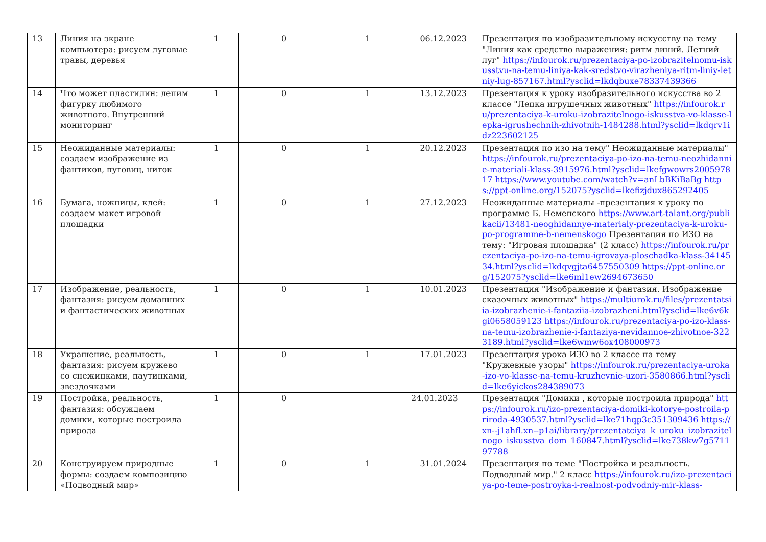| 13 | Линия на экране компьютера: рисуем луговые травы, деревья | 1 | 0 | 1 | 06.12.2023 | Презентация по изобразительному искусству на тему "Линия как средство выражения: ритм линий. Летний луг" https://infourok.ru/prezentaciya-po-izobrazitelnomu-iskusstvu-na-temu-liniya-kak-sredstvo-virazheniya-ritm-liniy-letniy-lug-857167.html?ysclid=lkdqbuxe78337439366 |
| 14 | Что может пластилин: лепим фигурку любимого животного. Внутренний мониторинг | 1 | 0 | 1 | 13.12.2023 | Презентация к уроку изобразительного искусства во 2 классе "Лепка игрушечных животных" https://infourok.ru/prezentaciya-k-uroku-izobrazitelnogo-iskusstva-vo-klasse-lepka-igrushechnih-zhivotnih-1484288.html?ysclid=lkdqrv1idz223602125 |
| 15 | Неожиданные материалы: создаем изображение из фантиков, пуговиц, ниток | 1 | 0 | 1 | 20.12.2023 | Презентация по изо на тему" Неожиданные материалы" https://infourok.ru/prezentaciya-po-izo-na-temu-neozhidannie-materiali-klass-3915976.html?ysclid=lkefgwowrs200597817 https://www.youtube.com/watch?v=anLbBKiBaBg https://ppt-online.org/152075?ysclid=lkefizjdux865292405 |
| 16 | Бумага, ножницы, клей: создаем макет игровой площадки | 1 | 0 | 1 | 27.12.2023 | Неожиданные материалы -презентация к уроку по программе Б. Неменского https://www.art-talant.org/publikacii/13481-neoghidannye-materialy-prezentaciya-k-uroku-po-programme-b-nemenskogo Презентация по ИЗО на тему: "Игровая площадка" (2 класс) https://infourok.ru/prezentaciya-po-izo-na-temu-igrovaya-ploschadka-klass-3414534.html?ysclid=lkdqvgjta6457550309 https://ppt-online.org/152075?ysclid=lke6ml1ew2694673650 |
| 17 | Изображение, реальность, фантазия: рисуем домашних и фантастических животных | 1 | 0 | 1 | 10.01.2023 | Презентация "Изображение и фантазия. Изображение сказочных животных" https://multiurok.ru/files/prezentatsiia-izobrazhenie-i-fantaziia-izobrazheni.html?ysclid=lke6v6kgi0658059123 https://infourok.ru/prezentaciya-po-izo-klass-na-temu-izobrazhenie-i-fantaziya-nevidannoe-zhivotnoe-3223189.html?ysclid=lke6wmw6ox408000973 |
| 18 | Украшение, реальность, фантазия: рисуем кружево со снежинками, паутинками, звездочками | 1 | 0 | 1 | 17.01.2023 | Презентация урока ИЗО во 2 классе на тему "Кружевные узоры" https://infourok.ru/prezentaciya-uroka-izo-vo-klasse-na-temu-kruzhevnie-uzori-3580866.html?ysclid=lke6yickos284389073 |
| 19 | Постройка, реальность, фантазия: обсуждаем домики, которые построила природа | 1 | 0 | | 24.01.2023 | Презентация "Домики , которые построила природа" https://infourok.ru/izo-prezentaciya-domiki-kotorye-postroila-priroda-4930537.html?ysclid=lke71hqp3c351309436 https://xn--j1ahfl.xn--p1ai/library/prezentatciya_k_uroku_izobrazitelnogo_iskusstva_dom_160847.html?ysclid=lke738kw7g571197788 |
| 20 | Конструируем природные формы: создаем композицию «Подводный мир» | 1 | 0 | 1 | 31.01.2024 | Презентация по теме "Постройка и реальность. Подводный мир." 2 класс https://infourok.ru/izo-prezentaciya-po-teme-postroyka-i-realnost-podvodniy-mir-klass- |